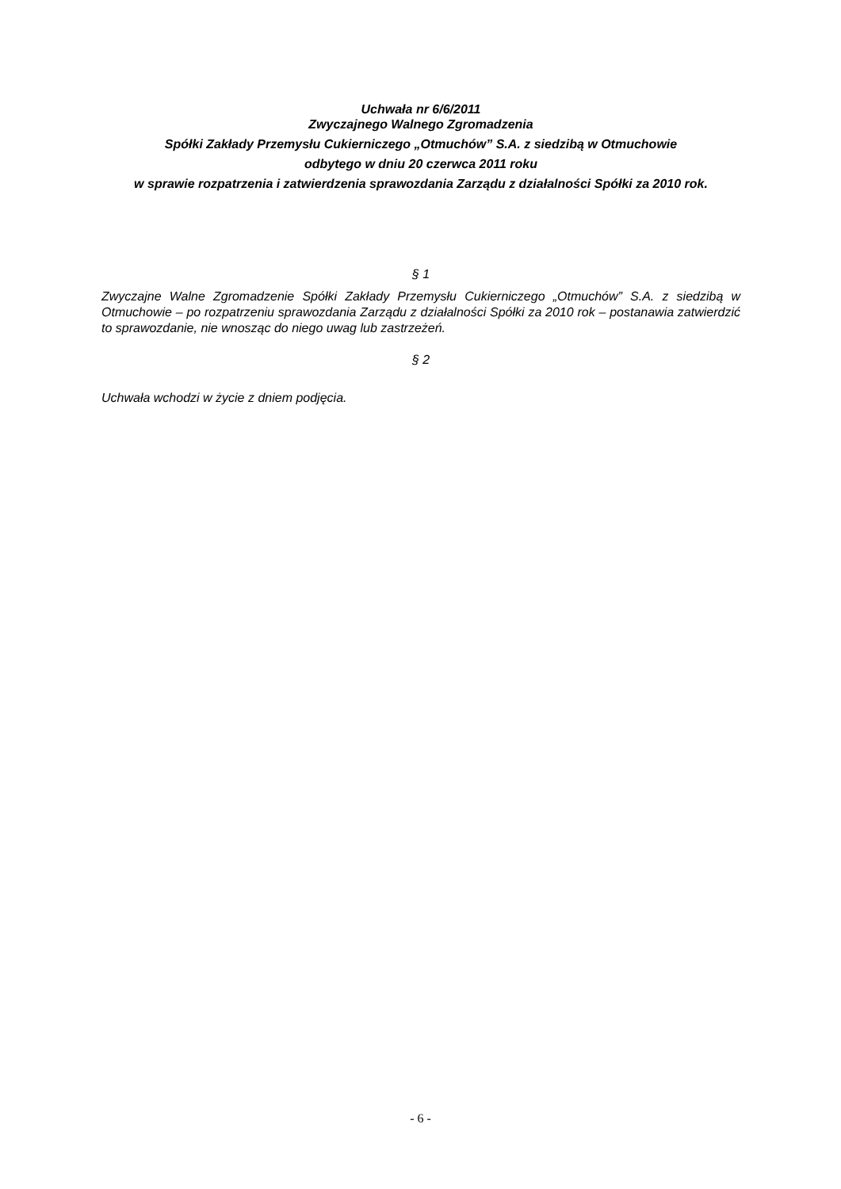Uchwała nr 6/6/2011
Zwyczajnego Walnego Zgromadzenia
Spółki Zakłady Przemysłu Cukierniczego „Otmuchów” S.A. z siedzibą w Otmuchowie
odbytego w dniu 20 czerwca 2011 roku
w sprawie rozpatrzenia i zatwierdzenia sprawozdania Zarządu z działalności Spółki za 2010 rok.
§ 1
Zwyczajne Walne Zgromadzenie Spółki Zakłady Przemysłu Cukierniczego „Otmuchów” S.A. z siedzibą w Otmuchowie – po rozpatrzeniu sprawozdania Zarządu z działalności Spółki za 2010 rok – postanawia zatwierdzić to sprawozdanie, nie wnosząc do niego uwag lub zastrzeżeń.
§ 2
Uchwała wchodzi w życie z dniem podjęcia.
- 6 -